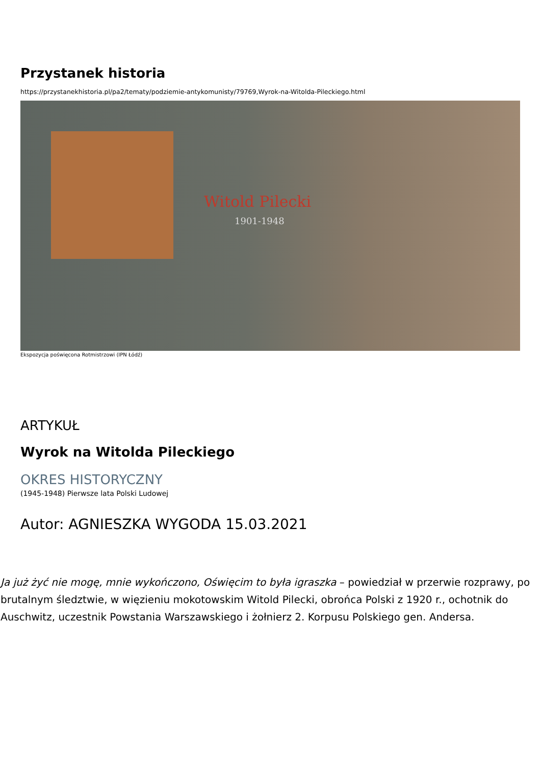Przystanek historia
https://przystanekhistoria.pl/pa2/tematy/podziemie-antykomunisty/79769,Wyrok-na-Witolda-Pileckiego.html
Witold Pilecki
1901-1948
Ekspozycja poświęcona Rotmistrzowi (IPN Łódź)
ARTYKUŁ
Wyrok na Witolda Pileckiego
OKRES HISTORYCZNY
(1945-1948) Pierwsze lata Polski Ludowej
Autor: AGNIESZKA WYGODA 15.03.2021
Ja już żyć nie mogę, mnie wykończono, Oświęcim to była igraszka – powiedział w przerwie rozprawy, po brutalnym śledztwie, w więzieniu mokotowskim Witold Pilecki, obrońca Polski z 1920 r., ochotnik do Auschwitz, uczestnik Powstania Warszawskiego i żołnierz 2. Korpusu Polskiego gen. Andersa.